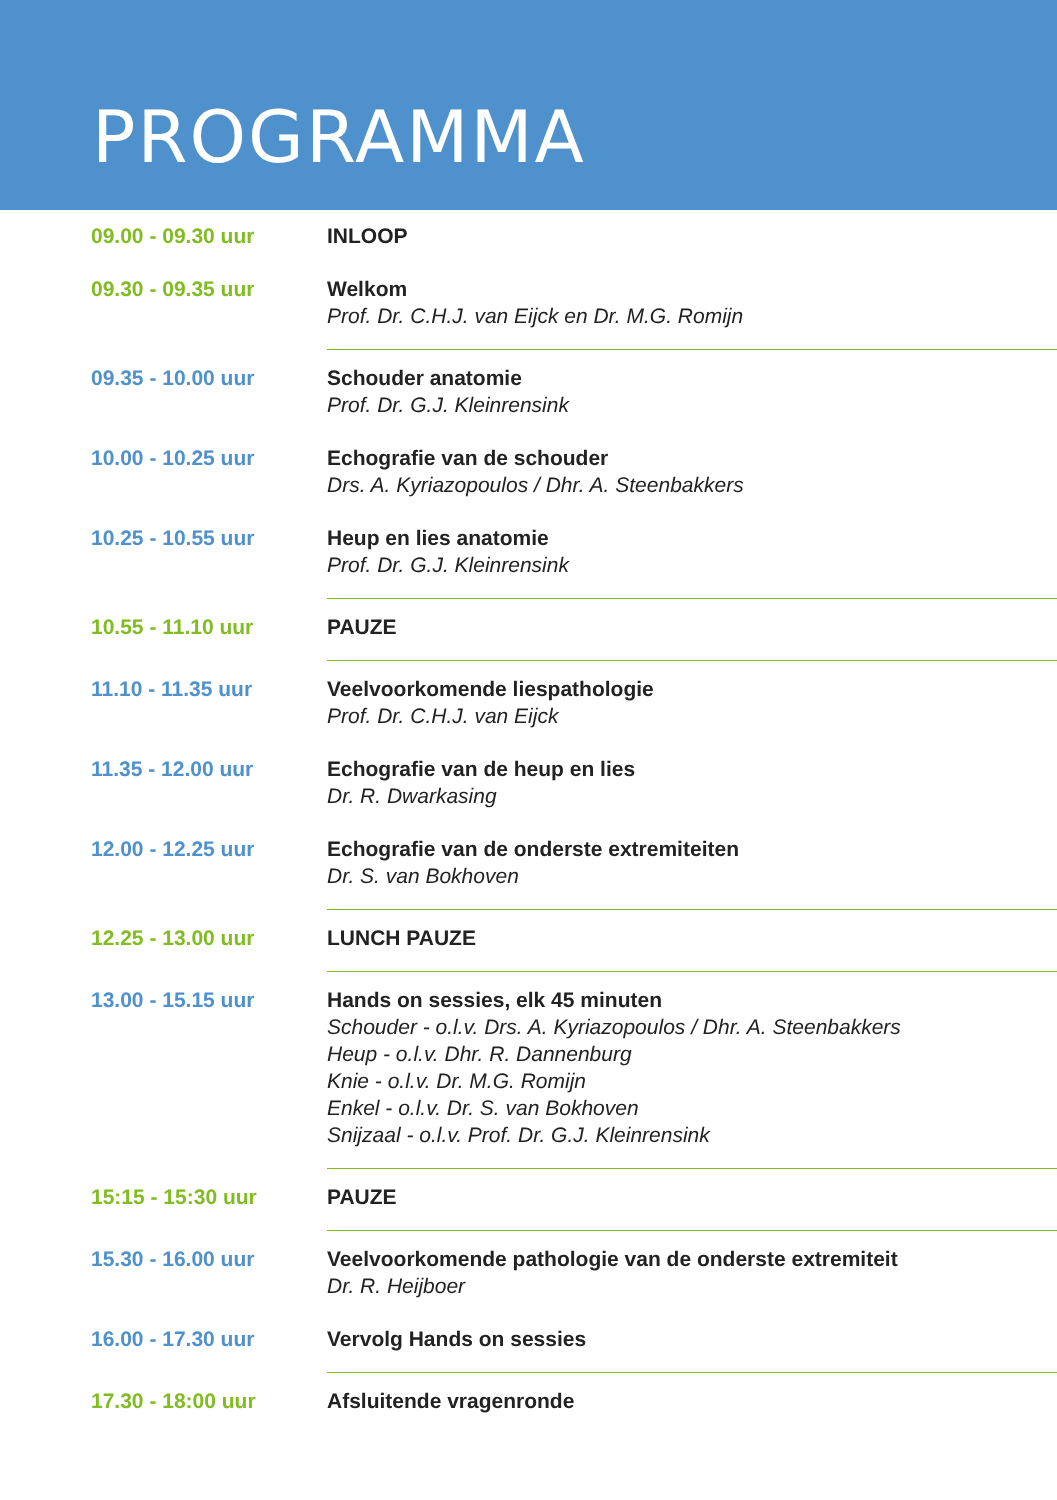PROGRAMMA
| 09.00 - 09.30 uur | INLOOP |
| 09.30 - 09.35 uur | Welkom Prof. Dr. C.H.J. van Eijck en Dr. M.G. Romijn |
| 09.35 - 10.00 uur | Schouder anatomie Prof. Dr. G.J. Kleinrensink |
| 10.00 - 10.25 uur | Echografie van de schouder Drs. A. Kyriazopoulos / Dhr. A. Steenbakkers |
| 10.25 - 10.55 uur | Heup en lies anatomie Prof. Dr. G.J. Kleinrensink |
| 10.55 - 11.10 uur | PAUZE |
| 11.10 - 11.35 uur | Veelvoorkomende liespathologie Prof. Dr. C.H.J. van Eijck |
| 11.35 - 12.00 uur | Echografie van de heup en lies Dr. R. Dwarkasing |
| 12.00 - 12.25 uur | Echografie van de onderste extremiteiten Dr. S. van Bokhoven |
| 12.25 - 13.00 uur | LUNCH PAUZE |
| 13.00 - 15.15 uur | Hands on sessies, elk 45 minuten Schouder - o.l.v. Drs. A. Kyriazopoulos / Dhr. A. Steenbakkers Heup - o.l.v. Dhr. R. Dannenburg Knie - o.l.v. Dr. M.G. Romijn Enkel - o.l.v. Dr. S. van Bokhoven Snijzaal - o.l.v. Prof. Dr. G.J. Kleinrensink |
| 15:15 - 15:30 uur | PAUZE |
| 15.30 - 16.00 uur | Veelvoorkomende pathologie van de onderste extremiteit Dr. R. Heijboer |
| 16.00 - 17.30 uur | Vervolg Hands on sessies |
| 17.30 - 18:00 uur | Afsluitende vragenronde |